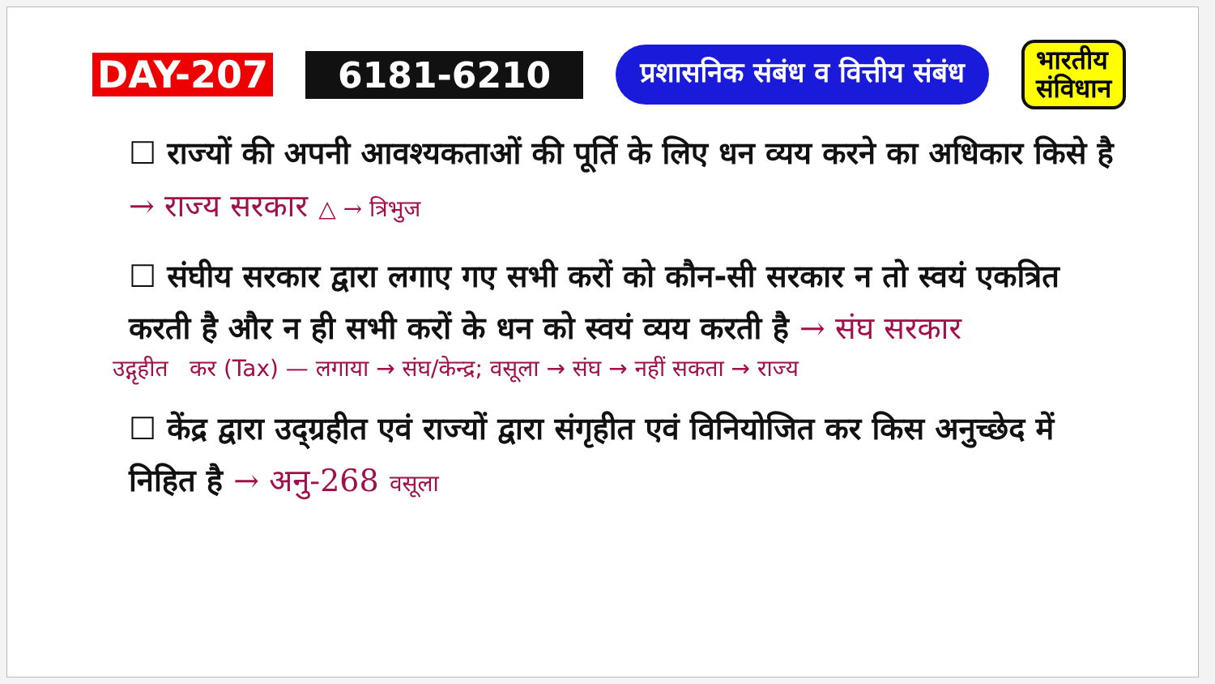DAY-207 6181-6210 प्रशासनिक संबंध व वित्तीय संबंध भारतीय
संविधान
☐ राज्यों की अपनी आवश्यकताओं की पूर्ति के लिए धन व्यय करने का अधिकार किसे है → राज्य सरकार △ → त्रिभुज
☐ संघीय सरकार द्वारा लगाए गए सभी करों को कौन-सी सरकार न तो स्वयं एकत्रित करती है और न ही सभी करों के धन को स्वयं व्यय करती है → संघ सरकार
उद्गृहीत कर (Tax) — लगाया → संघ/केन्द्र; वसूला → संघ → नहीं सकता → राज्य
☐ केंद्र द्वारा उद्ग्रहीत एवं राज्यों द्वारा संगृहीत एवं विनियोजित कर किस अनुच्छेद में निहित है → अनु-268 वसूला